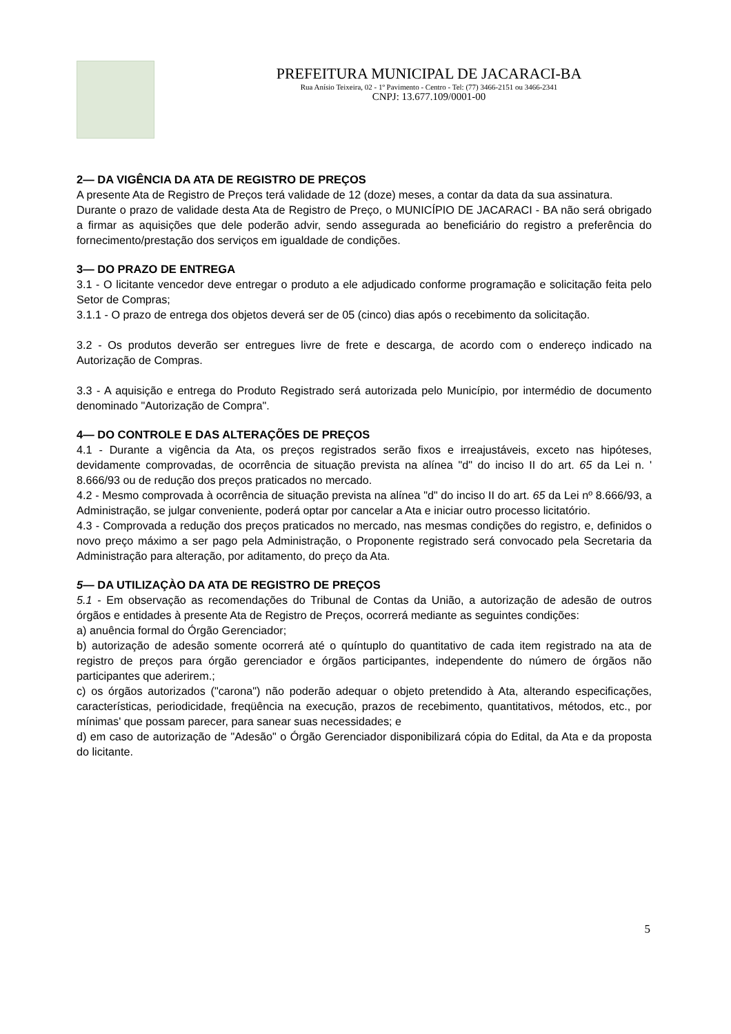PREFEITURA MUNICIPAL DE JACARACI-BA
Rua Anísio Teixeira, 02 - 1º Pavimento - Centro - Tel: (77) 3466-2151 ou 3466-2341
CNPJ: 13.677.109/0001-00
2— DA VIGÊNCIA DA ATA DE REGISTRO DE PREÇOS
A presente Ata de Registro de Preços terá validade de 12 (doze) meses, a contar da data da sua assinatura.
Durante o prazo de validade desta Ata de Registro de Preço, o MUNICÍPIO DE JACARACI - BA não será obrigado a firmar as aquisições que dele poderão advir, sendo assegurada ao beneficiário do registro a preferência do fornecimento/prestação dos serviços em igualdade de condições.
3— DO PRAZO DE ENTREGA
3.1 - O licitante vencedor deve entregar o produto a ele adjudicado conforme programação e solicitação feita pelo Setor de Compras;
3.1.1 - O prazo de entrega dos objetos deverá ser de 05 (cinco) dias após o recebimento da solicitação.
3.2 - Os produtos deverão ser entregues livre de frete e descarga, de acordo com o endereço indicado na Autorização de Compras.
3.3 - A aquisição e entrega do Produto Registrado será autorizada pelo Município, por intermédio de documento denominado "Autorização de Compra".
4— DO CONTROLE E DAS ALTERAÇÕES DE PREÇOS
4.1 - Durante a vigência da Ata, os preços registrados serão fixos e irreajustáveis, exceto nas hipóteses, devidamente comprovadas, de ocorrência de situação prevista na alínea "d" do inciso II do art. 65 da Lei n. ' 8.666/93 ou de redução dos preços praticados no mercado.
4.2 - Mesmo comprovada à ocorrência de situação prevista na alínea "d" do inciso II do art. 65 da Lei nº 8.666/93, a Administração, se julgar conveniente, poderá optar por cancelar a Ata e iniciar outro processo licitatório.
4.3 - Comprovada a redução dos preços praticados no mercado, nas mesmas condições do registro, e, definidos o novo preço máximo a ser pago pela Administração, o Proponente registrado será convocado pela Secretaria da Administração para alteração, por aditamento, do preço da Ata.
5— DA UTILIZAÇÀO DA ATA DE REGISTRO DE PREÇOS
5.1 - Em observação as recomendações do Tribunal de Contas da União, a autorização de adesão de outros órgãos e entidades à presente Ata de Registro de Preços, ocorrerá mediante as seguintes condições:
a) anuência formal do Órgão Gerenciador;
b) autorização de adesão somente ocorrerá até o quíntuplo do quantitativo de cada item registrado na ata de registro de preços para órgão gerenciador e órgãos participantes, independente do número de órgãos não participantes que aderirem.;
c) os órgãos autorizados ("carona") não poderão adequar o objeto pretendido à Ata, alterando especificações, características, periodicidade, freqüência na execução, prazos de recebimento, quantitativos, métodos, etc., por mínimas' que possam parecer, para sanear suas necessidades; e
d) em caso de autorização de "Adesão" o Órgão Gerenciador disponibilizará cópia do Edital, da Ata e da proposta do licitante.
5